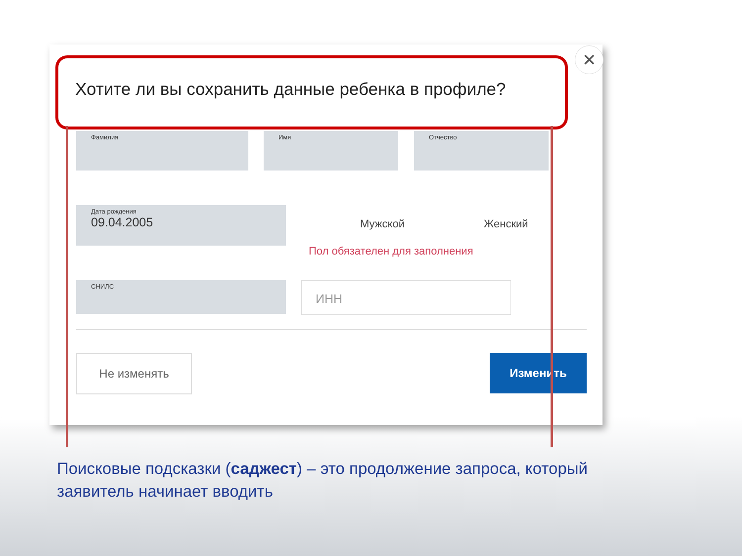✕
Хотите ли вы сохранить данные ребенка в профиле?
Фамилия Имя Отчество
Дата рождения
09.04.2005
Мужской Женский
Пол обязателен для заполнения
СНИЛС ИНН
Не изменять Изменить
Поисковые подсказки (саджест) – это продолжение запроса, который заявитель начинает вводить